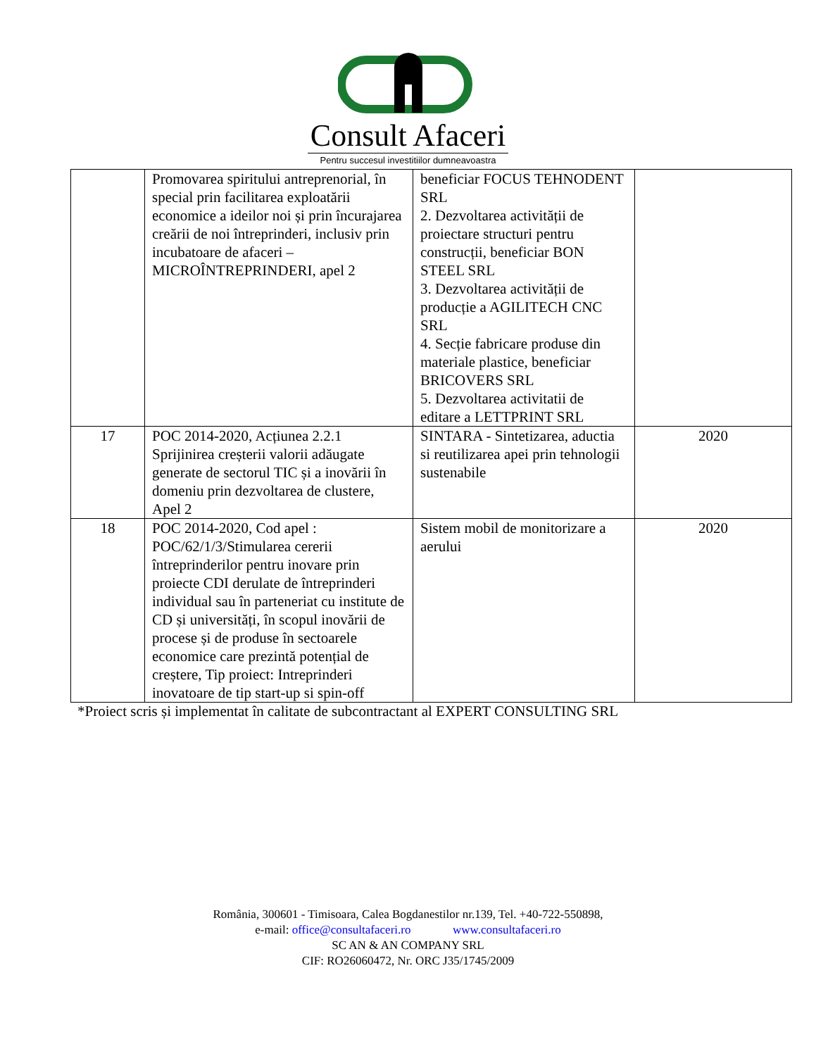Consult Afaceri
Pentru succesul investitiilor dumneavoastra
| | Promovarea spiritului antreprenorial, în special prin facilitarea exploatării economice a ideilor noi și prin încurajarea creării de noi întreprinderi, inclusiv prin incubatoare de afaceri – MICROÎNTREPRINDERI, apel 2 | beneficiar FOCUS TEHNODENT SRL 2. Dezvoltarea activității de proiectare structuri pentru construcții, beneficiar BON STEEL SRL 3. Dezvoltarea activității de producție a AGILITECH CNC SRL 4. Secție fabricare produse din materiale plastice, beneficiar BRICOVERS SRL 5. Dezvoltarea activitatii de editare a LETTPRINT SRL | |
| 17 | POC 2014-2020, Acțiunea 2.2.1 Sprijinirea creșterii valorii adăugate generate de sectorul TIC și a inovării în domeniu prin dezvoltarea de clustere, Apel 2 | SINTARA - Sintetizarea, aductia si reutilizarea apei prin tehnologii sustenabile | 2020 |
| 18 | POC 2014-2020, Cod apel : POC/62/1/3/Stimularea cererii întreprinderilor pentru inovare prin proiecte CDI derulate de întreprinderi individual sau în parteneriat cu institute de CD și universități, în scopul inovării de procese și de produse în sectoarele economice care prezintă potențial de creștere, Tip proiect: Intreprinderi inovatoare de tip start-up si spin-off | Sistem mobil de monitorizare a aerului | 2020 |
*Proiect scris și implementat în calitate de subcontractant al EXPERT CONSULTING SRL
România, 300601 - Timisoara, Calea Bogdanestilor nr.139, Tel. +40-722-550898,
e-mail: office@consultafaceri.ro www.consultafaceri.ro
SC AN & AN COMPANY SRL
CIF: RO26060472, Nr. ORC J35/1745/2009